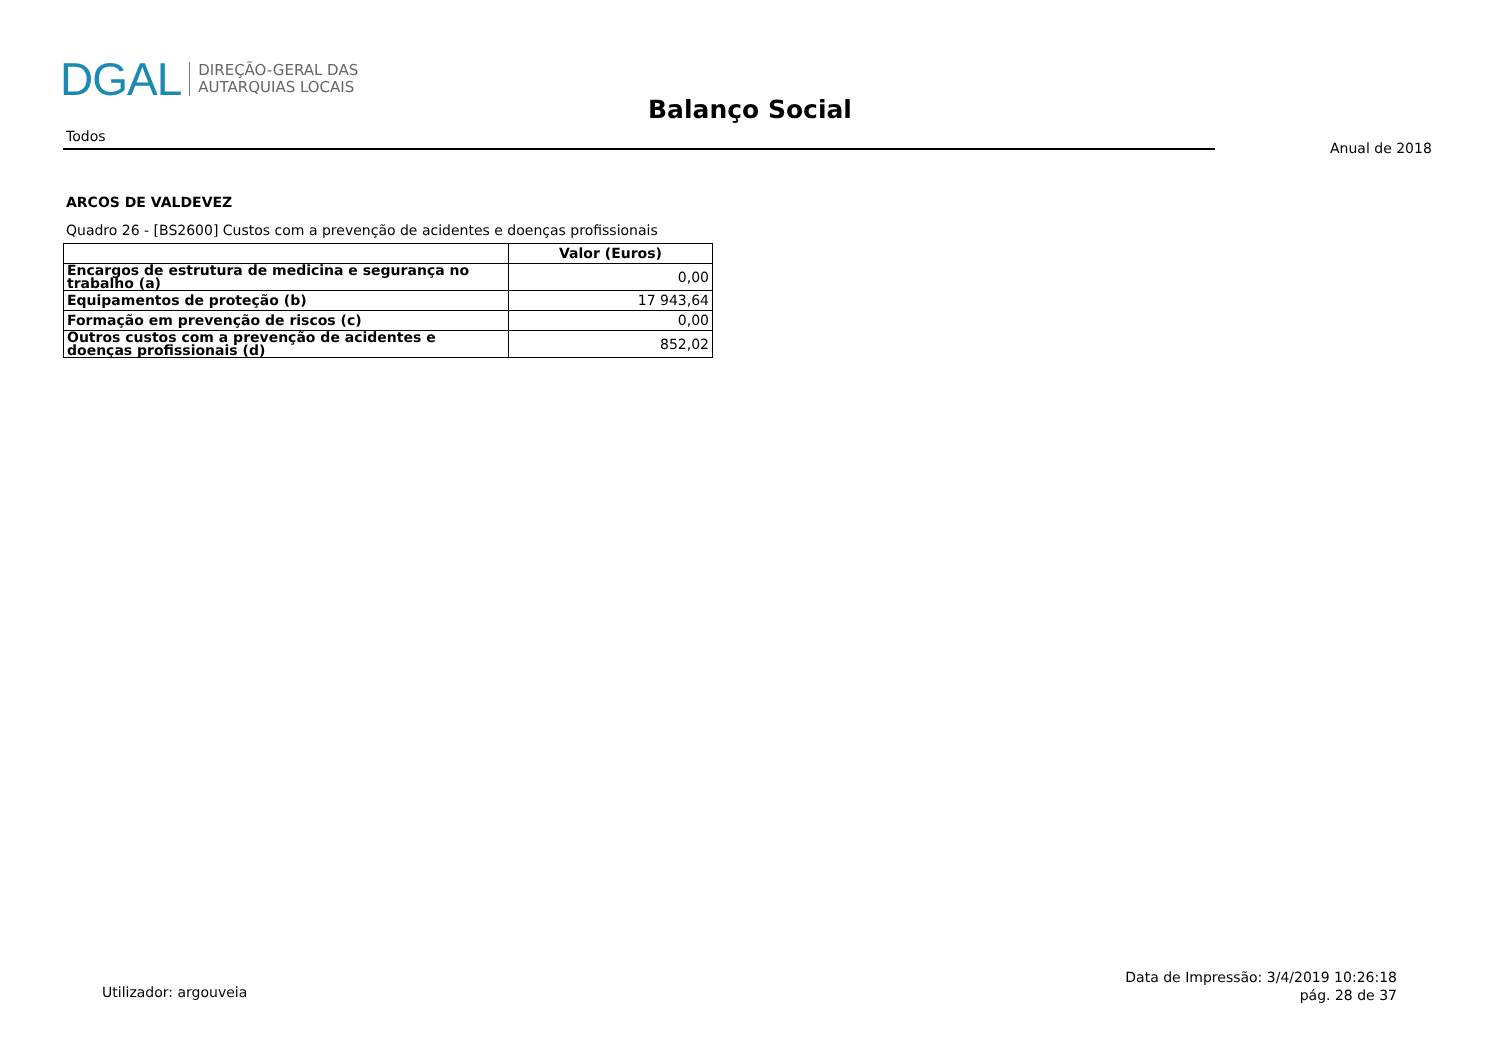DGAL DIREÇÃO-GERAL DAS
AUTARQUIAS LOCAIS
Balanço Social
Todos
Anual de 2018
ARCOS DE VALDEVEZ
Quadro 26 - [BS2600] Custos com a prevenção de acidentes e doenças profissionais
| | Valor (Euros) |
| --- | --- |
| Encargos de estrutura de medicina e segurança no trabalho (a) | 0,00 |
| Equipamentos de proteção (b) | 17 943,64 |
| Formação em prevenção de riscos (c) | 0,00 |
| Outros custos com a prevenção de acidentes e doenças profissionais (d) | 852,02 |
Utilizador: argouveia
Data de Impressão: 3/4/2019 10:26:18
pág. 28 de 37